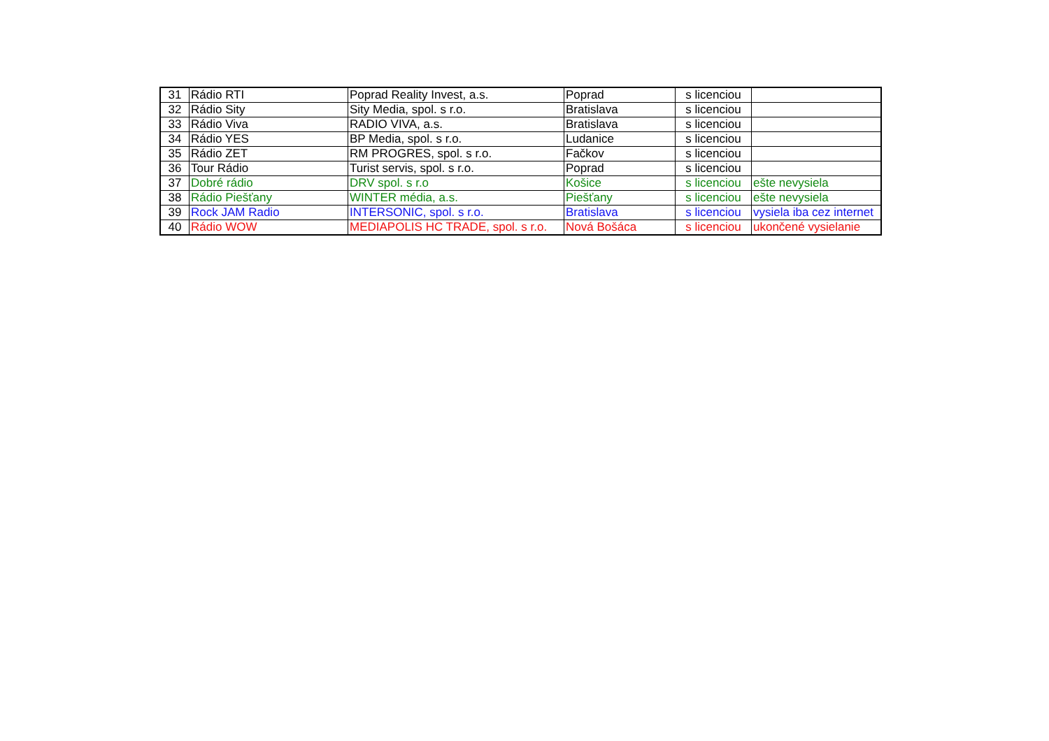| 31 | Rádio RTI | Poprad Reality Invest, a.s. | Poprad | s licenciou | |
| 32 | Rádio Sity | Sity Media, spol. s r.o. | Bratislava | s licenciou | |
| 33 | Rádio Viva | RADIO VIVA, a.s. | Bratislava | s licenciou | |
| 34 | Rádio YES | BP Media, spol. s r.o. | Ludanice | s licenciou | |
| 35 | Rádio ZET | RM PROGRES, spol. s r.o. | Fačkov | s licenciou | |
| 36 | Tour Rádio | Turist servis, spol. s r.o. | Poprad | s licenciou | |
| 37 | Dobré rádio | DRV spol. s r.o | Košice | s licenciou | ešte nevysiela |
| 38 | Rádio Piešťany | WINTER média, a.s. | Piešťany | s licenciou | ešte nevysiela |
| 39 | Rock JAM Radio | INTERSONIC, spol. s r.o. | Bratislava | s licenciou | vysiela iba cez internet |
| 40 | Rádio WOW | MEDIAPOLIS HC TRADE, spol. s r.o. | Nová Bošáca | s licenciou | ukončené vysielanie |